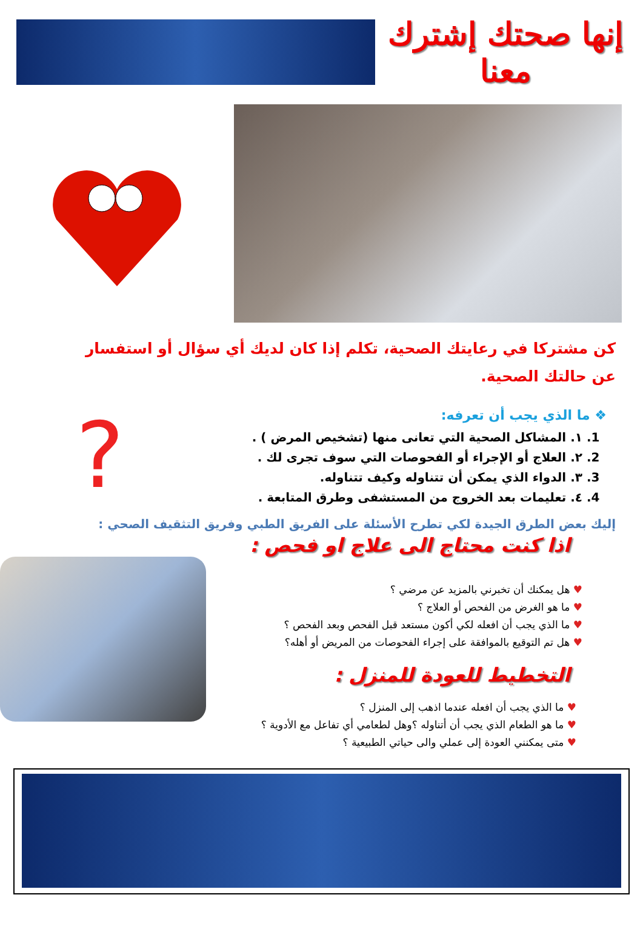إنها صحتك إشترك معنا
كن مشتركا في رعايتك الصحية، تكلم إذا كان لديك أي سؤال أو استفسار عن حالتك الصحية.
❖ ما الذي يجب أن تعرفه:
1. ١. المشاكل الصحية التي تعانى منها (تشخيص المرض ) .
2. ٢. العلاج أو الإجراء أو الفحوصات التي سوف تجرى لك .
3. ٣. الدواء الذي يمكن أن تتناوله وكيف تتناوله.
4. ٤. تعليمات بعد الخروج من المستشفى وطرق المتابعة .
?
إليك بعض الطرق الجيدة لكي تطرح الأسئلة على الفريق الطبي وفريق التثقيف الصحي :
اذا كنت محتاج الى علاج او فحص :
♥ هل يمكنك أن تخبرني بالمزيد عن مرضي ؟
♥ ما هو الغرض من الفحص أو العلاج ؟
♥ ما الذي يجب أن افعله لكي أكون مستعد قبل الفحص وبعد الفحص ؟
♥ هل تم التوقيع بالموافقة على إجراء الفحوصات من المريض أو أهله؟
التخطيط للعودة للمنزل :
♥ ما الذي يجب أن افعله عندما اذهب إلى المنزل ؟
♥ ما هو الطعام الذي يجب أن أتناوله ؟وهل لطعامي أي تفاعل مع الأدوية ؟
♥ متى يمكنني العودة إلى عملي والى حياتي الطبيعية ؟